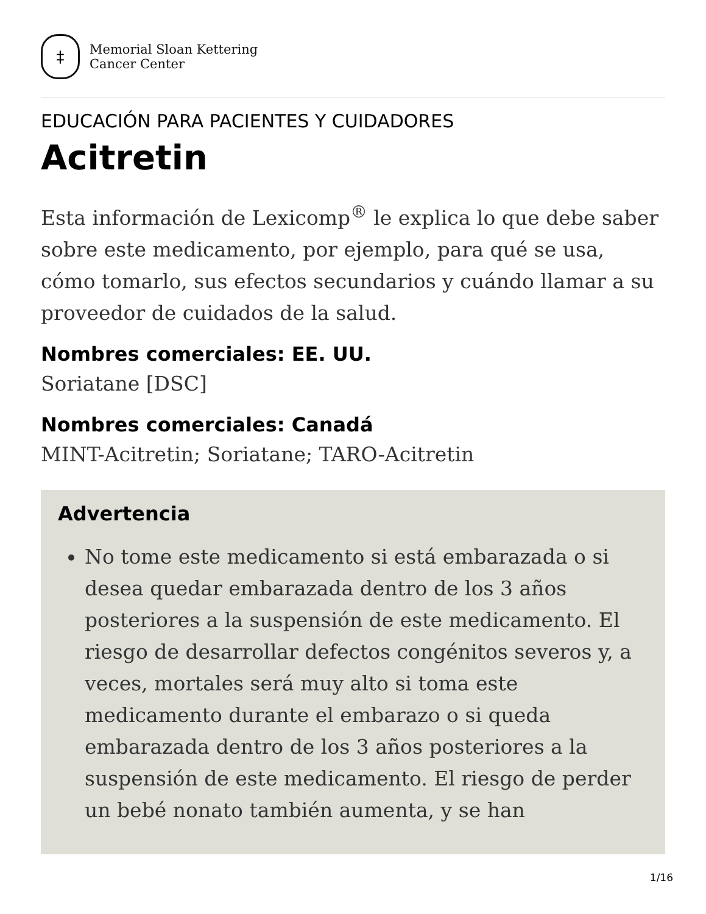‡
Memorial Sloan Kettering
Cancer Center
EDUCACIÓN PARA PACIENTES Y CUIDADORES
Acitretin
Esta información de Lexicomp<sup>®</sup> le explica lo que debe saber sobre este medicamento, por ejemplo, para qué se usa, cómo tomarlo, sus efectos secundarios y cuándo llamar a su proveedor de cuidados de la salud.
Nombres comerciales: EE. UU.
Soriatane [DSC]
Nombres comerciales: Canadá
MINT-Acitretin; Soriatane; TARO-Acitretin
Advertencia
No tome este medicamento si está embarazada o si desea quedar embarazada dentro de los 3 años posteriores a la suspensión de este medicamento. El riesgo de desarrollar defectos congénitos severos y, a veces, mortales será muy alto si toma este medicamento durante el embarazo o si queda embarazada dentro de los 3 años posteriores a la suspensión de este medicamento. El riesgo de perder un bebé nonato también aumenta, y se han
1/16